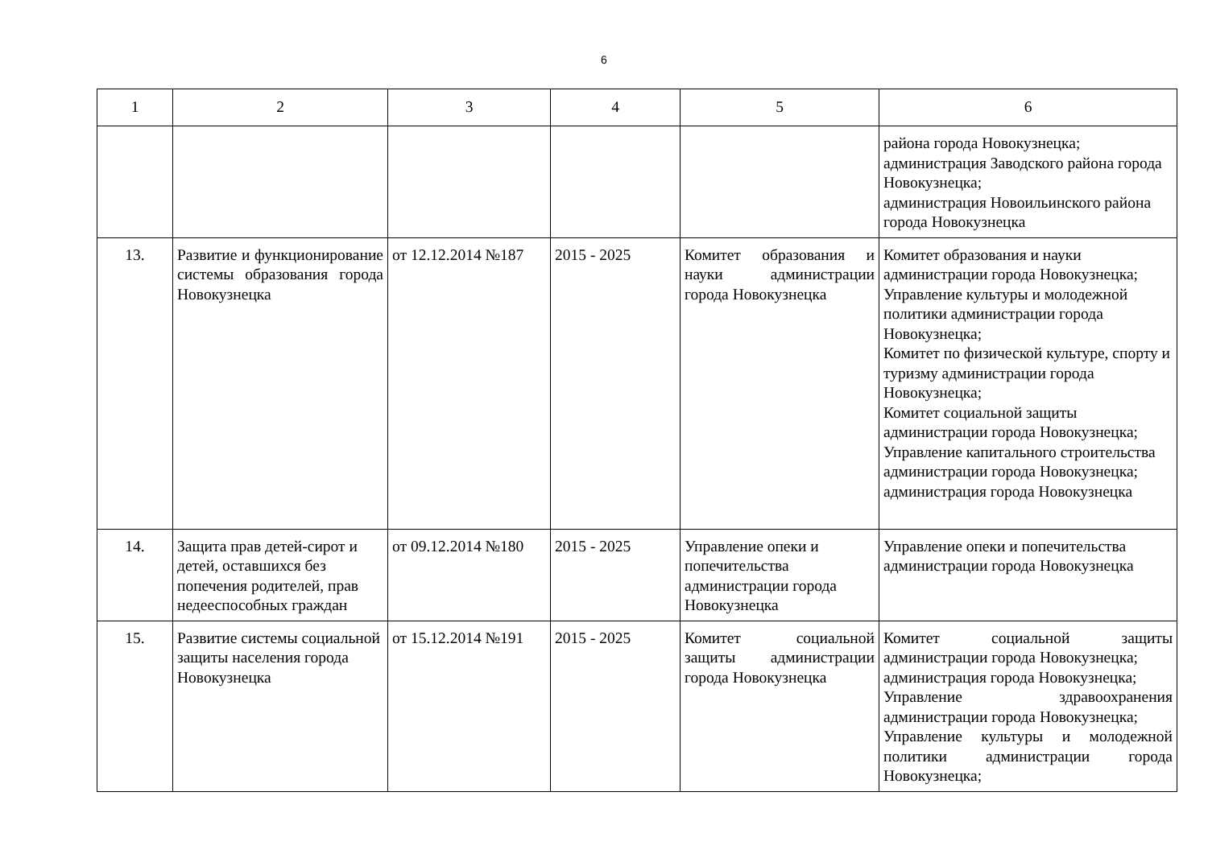6
| 1 | 2 | 3 | 4 | 5 | 6 |
| --- | --- | --- | --- | --- | --- |
| | | | | | района города Новокузнецка; администрация Заводского района города Новокузнецка; администрация Новоильинского района города Новокузнецка |
| 13. | Развитие и функционирование системы образования города Новокузнецка | от 12.12.2014 №187 | 2015 - 2025 | Комитет образования и науки администрации города Новокузнецка | Комитет образования и науки администрации города Новокузнецка; Управление культуры и молодежной политики администрации города Новокузнецка; Комитет по физической культуре, спорту и туризму администрации города Новокузнецка; Комитет социальной защиты администрации города Новокузнецка; Управление капитального строительства администрации города Новокузнецка; администрация города Новокузнецка |
| 14. | Защита прав детей-сирот и детей, оставшихся без попечения родителей, прав недееспособных граждан | от 09.12.2014 №180 | 2015 - 2025 | Управление опеки и попечительства администрации города Новокузнецка | Управление опеки и попечительства администрации города Новокузнецка |
| 15. | Развитие системы социальной защиты населения города Новокузнецка | от 15.12.2014 №191 | 2015 - 2025 | Комитет социальной защиты администрации города Новокузнецка | Комитет социальной защиты администрации города Новокузнецка; администрация города Новокузнецка; Управление здравоохранения администрации города Новокузнецка; Управление культуры и молодежной политики администрации города Новокузнецка; |